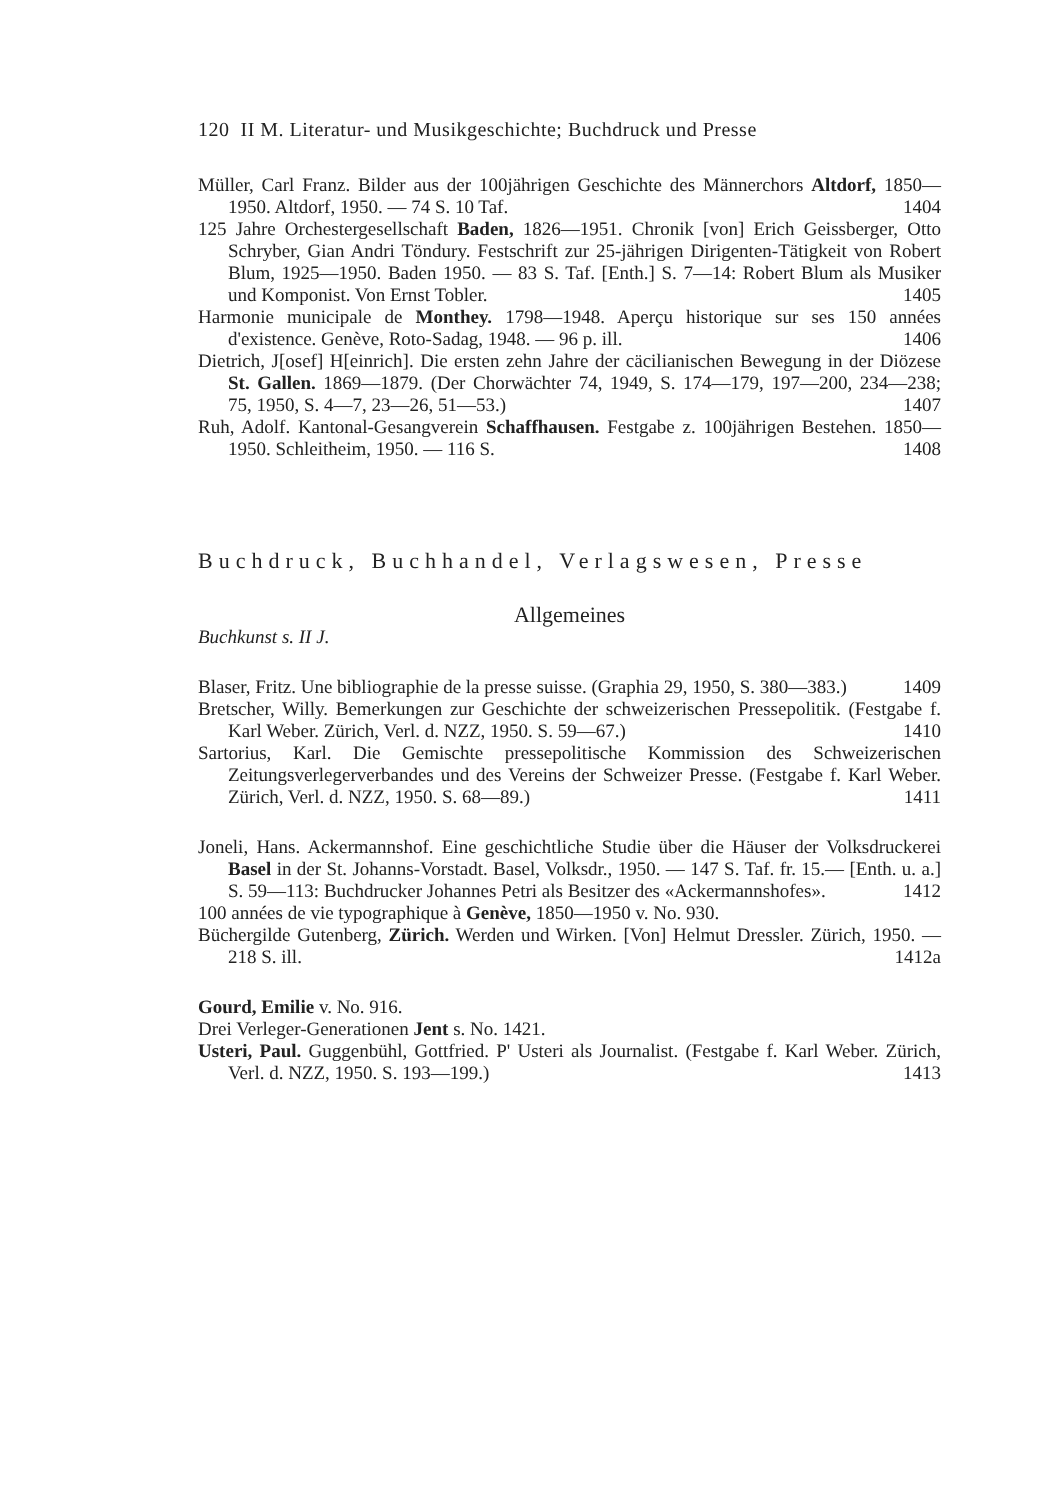120 II M. Literatur- und Musikgeschichte; Buchdruck und Presse
Müller, Carl Franz. Bilder aus der 100jährigen Geschichte des Männerchors Altdorf, 1850—1950. Altdorf, 1950. — 74 S. 10 Taf. 1404
125 Jahre Orchestergesellschaft Baden, 1826—1951. Chronik [von] Erich Geissberger, Otto Schryber, Gian Andri Töndury. Festschrift zur 25-jährigen Dirigenten-Tätigkeit von Robert Blum, 1925—1950. Baden 1950. — 83 S. Taf. [Enth.] S. 7—14: Robert Blum als Musiker und Komponist. Von Ernst Tobler. 1405
Harmonie municipale de Monthey. 1798—1948. Aperçu historique sur ses 150 années d'existence. Genève, Roto-Sadag, 1948. — 96 p. ill. 1406
Dietrich, J[osef] H[einrich]. Die ersten zehn Jahre der cäcilianischen Bewegung in der Diözese St. Gallen. 1869—1879. (Der Chorwächter 74, 1949, S. 174—179, 197—200, 234—238; 75, 1950, S. 4—7, 23—26, 51—53.) 1407
Ruh, Adolf. Kantonal-Gesangverein Schaffhausen. Festgabe z. 100jährigen Bestehen. 1850—1950. Schleitheim, 1950. — 116 S. 1408
Buchdruck, Buchhandel, Verlagswesen, Presse
Allgemeines
Buchkunst s. II J.
Blaser, Fritz. Une bibliographie de la presse suisse. (Graphia 29, 1950, S. 380—383.) 1409
Bretscher, Willy. Bemerkungen zur Geschichte der schweizerischen Pressepolitik. (Festgabe f. Karl Weber. Zürich, Verl. d. NZZ, 1950. S. 59—67.) 1410
Sartorius, Karl. Die Gemischte pressepolitische Kommission des Schweizerischen Zeitungsverlegerverbandes und des Vereins der Schweizer Presse. (Festgabe f. Karl Weber. Zürich, Verl. d. NZZ, 1950. S. 68—89.) 1411
Joneli, Hans. Ackermannshof. Eine geschichtliche Studie über die Häuser der Volksdruckerei Basel in der St. Johanns-Vorstadt. Basel, Volksdr., 1950. — 147 S. Taf. fr. 15.— [Enth. u. a.] S. 59—113: Buchdrucker Johannes Petri als Besitzer des «Ackermannshofes». 1412
100 années de vie typographique à Genève, 1850—1950 v. No. 930.
Büchergilde Gutenberg, Zürich. Werden und Wirken. [Von] Helmut Dressler. Zürich, 1950. — 218 S. ill. 1412a
Gourd, Emilie v. No. 916.
Drei Verleger-Generationen Jent s. No. 1421.
Usteri, Paul. Guggenbühl, Gottfried. P' Usteri als Journalist. (Festgabe f. Karl Weber. Zürich, Verl. d. NZZ, 1950. S. 193—199.) 1413